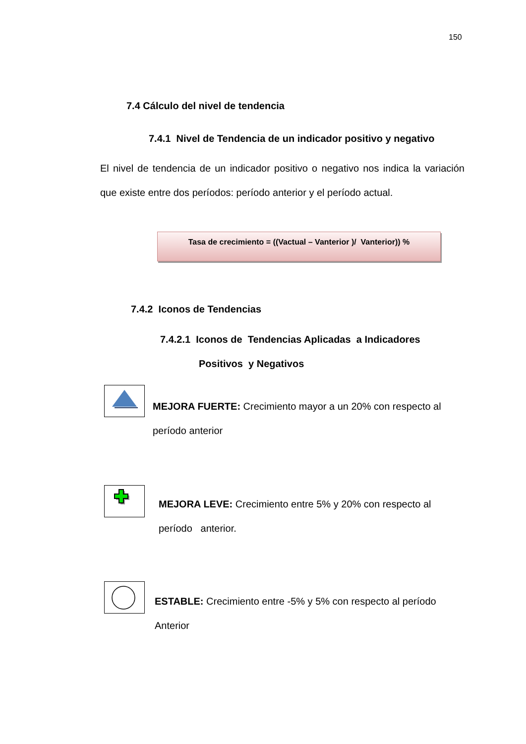150
7.4 Cálculo del nivel de tendencia
7.4.1 Nivel de Tendencia de un indicador positivo y negativo
El nivel de tendencia de un indicador positivo o negativo nos indica la variación que existe entre dos períodos: período anterior y el período actual.
Tasa de crecimiento = ((Vactual – Vanterior )/ Vanterior)) %
7.4.2 Iconos de Tendencias
7.4.2.1 Iconos de Tendencias Aplicadas a Indicadores
Positivos y Negativos
MEJORA FUERTE: Crecimiento mayor a un 20% con respecto al período anterior
MEJORA LEVE: Crecimiento entre 5% y 20% con respecto al período anterior.
ESTABLE: Crecimiento entre -5% y 5% con respecto al período Anterior